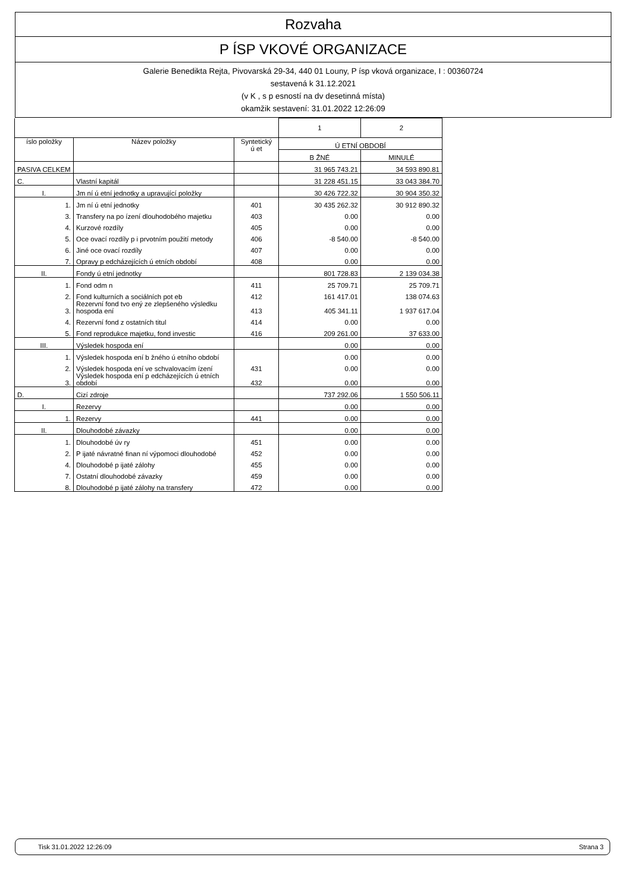Rozvaha
P ÍSP VKOVÉ ORGANIZACE
Galerie Benedikta Rejta, Pivovarská 29-34, 440 01 Louny, P ísp vková organizace, I : 00360724
sestavená k 31.12.2021
(v K , s p esností na dv desetinná místa)
okamžik sestavení: 31.01.2022 12:26:09
| | | | 1 | 2 |
| íslo položky | Název položky | Syntetický ú et | Ú ETNÍ OBDOBÍ | |
| | | | B ŽNÉ | MINULÉ |
| PASIVA CELKEM | | | 31 965 743.21 | 34 593 890.81 |
| C. | Vlastní kapitál | | 31 228 451.15 | 33 043 384.70 |
| I. | Jm ní ú etní jednotky a upravující položky | | 30 426 722.32 | 30 904 350.32 |
| 1. | Jm ní ú etní jednotky | 401 | 30 435 262.32 | 30 912 890.32 |
| 3. | Transfery na po ízení dlouhodobého majetku | 403 | 0.00 | 0.00 |
| 4. | Kurzové rozdíly | 405 | 0.00 | 0.00 |
| 5. | Oce ovací rozdíly p i prvotním použití metody | 406 | -8 540.00 | -8 540.00 |
| 6. | Jiné oce ovací rozdíly | 407 | 0.00 | 0.00 |
| 7. | Opravy p edcházejících ú etních období | 408 | 0.00 | 0.00 |
| II. | Fondy ú etní jednotky | | 801 728.83 | 2 139 034.38 |
| 1. | Fond odm n | 411 | 25 709.71 | 25 709.71 |
| 2. | Fond kulturních a sociálních pot eb | 412 | 161 417.01 | 138 074.63 |
| 3. | Rezervní fond tvo ený ze zlepšeného výsledku hospoda ení | 413 | 405 341.11 | 1 937 617.04 |
| 4. | Rezervní fond z ostatních titul | 414 | 0.00 | 0.00 |
| 5. | Fond reprodukce majetku, fond investic | 416 | 209 261.00 | 37 633.00 |
| III. | Výsledek hospoda ení | | 0.00 | 0.00 |
| 1. | Výsledek hospoda ení b žného ú etního období | | 0.00 | 0.00 |
| 2. | Výsledek hospoda ení ve schvalovacím ízení | 431 | 0.00 | 0.00 |
| 3. | Výsledek hospoda ení p edcházejících ú etních období | 432 | 0.00 | 0.00 |
| D. | Cizí zdroje | | 737 292.06 | 1 550 506.11 |
| I. | Rezervy | | 0.00 | 0.00 |
| 1. | Rezervy | 441 | 0.00 | 0.00 |
| II. | Dlouhodobé závazky | | 0.00 | 0.00 |
| 1. | Dlouhodobé úv ry | 451 | 0.00 | 0.00 |
| 2. | P ijaté návratné finan ní výpomoci dlouhodobé | 452 | 0.00 | 0.00 |
| 4. | Dlouhodobé p ijaté zálohy | 455 | 0.00 | 0.00 |
| 7. | Ostatní dlouhodobé závazky | 459 | 0.00 | 0.00 |
| 8. | Dlouhodobé p ijaté zálohy na transfery | 472 | 0.00 | 0.00 |
Tisk 31.01.2022 12:26:09 Strana 3